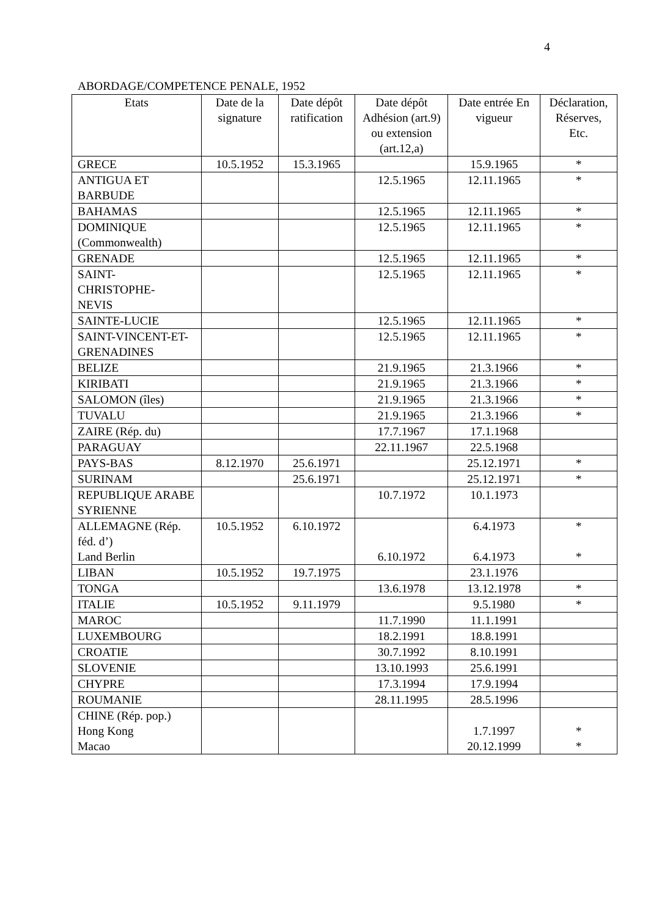4
ABORDAGE/COMPETENCE PENALE, 1952
| Etats | Date de la signature | Date dépôt ratification | Date dépôt Adhésion (art.9) ou extension (art.12,a) | Date entrée En vigueur | Déclaration, Réserves, Etc. |
| --- | --- | --- | --- | --- | --- |
| GRECE | 10.5.1952 | 15.3.1965 | | 15.9.1965 | * |
| ANTIGUA ET BARBUDE | | | 12.5.1965 | 12.11.1965 | * |
| BAHAMAS | | | 12.5.1965 | 12.11.1965 | * |
| DOMINIQUE (Commonwealth) | | | 12.5.1965 | 12.11.1965 | * |
| GRENADE | | | 12.5.1965 | 12.11.1965 | * |
| SAINT- CHRISTOPHE- NEVIS | | | 12.5.1965 | 12.11.1965 | * |
| SAINTE-LUCIE | | | 12.5.1965 | 12.11.1965 | * |
| SAINT-VINCENT-ET-GRENADINES | | | 12.5.1965 | 12.11.1965 | * |
| BELIZE | | | 21.9.1965 | 21.3.1966 | * |
| KIRIBATI | | | 21.9.1965 | 21.3.1966 | * |
| SALOMON (îles) | | | 21.9.1965 | 21.3.1966 | * |
| TUVALU | | | 21.9.1965 | 21.3.1966 | * |
| ZAIRE (Rép. du) | | | 17.7.1967 | 17.1.1968 | |
| PARAGUAY | | | 22.11.1967 | 22.5.1968 | |
| PAYS-BAS | 8.12.1970 | 25.6.1971 | | 25.12.1971 | * |
| SURINAM | | 25.6.1971 | | 25.12.1971 | * |
| REPUBLIQUE ARABE SYRIENNE | | | 10.7.1972 | 10.1.1973 | |
| ALLEMAGNE (Rép. féd. d’) Land Berlin | 10.5.1952 | 6.10.1972 | 6.10.1972 | 6.4.1973 6.4.1973 | * * |
| LIBAN | 10.5.1952 | 19.7.1975 | | 23.1.1976 | |
| TONGA | | | 13.6.1978 | 13.12.1978 | * |
| ITALIE | 10.5.1952 | 9.11.1979 | | 9.5.1980 | * |
| MAROC | | | 11.7.1990 | 11.1.1991 | |
| LUXEMBOURG | | | 18.2.1991 | 18.8.1991 | |
| CROATIE | | | 30.7.1992 | 8.10.1991 | |
| SLOVENIE | | | 13.10.1993 | 25.6.1991 | |
| CHYPRE | | | 17.3.1994 | 17.9.1994 | |
| ROUMANIE | | | 28.11.1995 | 28.5.1996 | |
| CHINE (Rép. pop.) Hong Kong Macao | | | | 1.7.1997 20.12.1999 | * * |